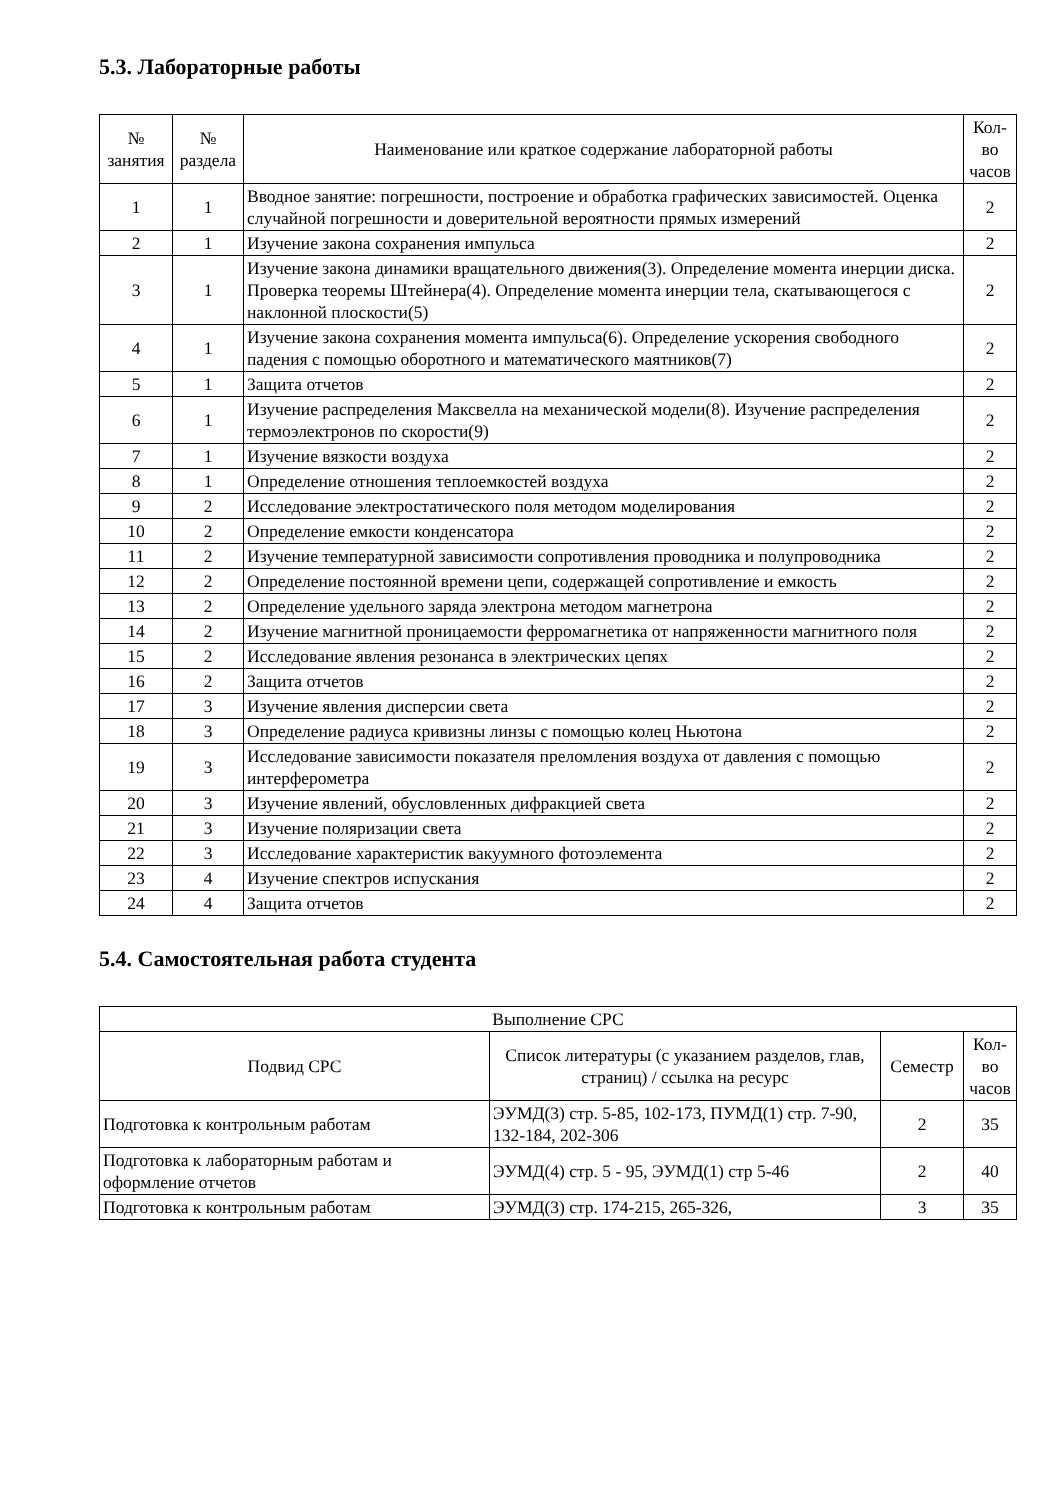5.3. Лабораторные работы
| № занятия | № раздела | Наименование или краткое содержание лабораторной работы | Кол-во часов |
| --- | --- | --- | --- |
| 1 | 1 | Вводное занятие: погрешности, построение и обработка графических зависимостей. Оценка случайной погрешности и доверительной вероятности прямых измерений | 2 |
| 2 | 1 | Изучение закона сохранения импульса | 2 |
| 3 | 1 | Изучение закона динамики вращательного движения(3). Определение момента инерции диска. Проверка теоремы Штейнера(4). Определение момента инерции тела, скатывающегося с наклонной плоскости(5) | 2 |
| 4 | 1 | Изучение закона сохранения момента импульса(6). Определение ускорения свободного падения с помощью оборотного и математического маятников(7) | 2 |
| 5 | 1 | Защита отчетов | 2 |
| 6 | 1 | Изучение распределения Максвелла на механической модели(8). Изучение распределения термоэлектронов по скорости(9) | 2 |
| 7 | 1 | Изучение вязкости воздуха | 2 |
| 8 | 1 | Определение отношения теплоемкостей воздуха | 2 |
| 9 | 2 | Исследование электростатического поля методом моделирования | 2 |
| 10 | 2 | Определение емкости конденсатора | 2 |
| 11 | 2 | Изучение температурной зависимости сопротивления проводника и полупроводника | 2 |
| 12 | 2 | Определение постоянной времени цепи, содержащей сопротивление и емкость | 2 |
| 13 | 2 | Определение удельного заряда электрона методом магнетрона | 2 |
| 14 | 2 | Изучение магнитной проницаемости ферромагнетика от напряженности магнитного поля | 2 |
| 15 | 2 | Исследование явления резонанса в электрических цепях | 2 |
| 16 | 2 | Защита отчетов | 2 |
| 17 | 3 | Изучение явления дисперсии света | 2 |
| 18 | 3 | Определение радиуса кривизны линзы с помощью колец Ньютона | 2 |
| 19 | 3 | Исследование зависимости показателя преломления воздуха от давления с помощью интерферометра | 2 |
| 20 | 3 | Изучение явлений, обусловленных дифракцией света | 2 |
| 21 | 3 | Изучение поляризации света | 2 |
| 22 | 3 | Исследование характеристик вакуумного фотоэлемента | 2 |
| 23 | 4 | Изучение спектров испускания | 2 |
| 24 | 4 | Защита отчетов | 2 |
5.4. Самостоятельная работа студента
| Выполнение СРС | | | |
| --- | --- | --- | --- |
| Подвид СРС | Список литературы (с указанием разделов, глав, страниц) / ссылка на ресурс | Семестр | Кол-во часов |
| Подготовка к контрольным работам | ЭУМД(3) стр. 5-85, 102-173, ПУМД(1) стр. 7-90, 132-184, 202-306 | 2 | 35 |
| Подготовка к лабораторным работам и оформление отчетов | ЭУМД(4) стр. 5 - 95, ЭУМД(1) стр 5-46 | 2 | 40 |
| Подготовка к контрольным работам | ЭУМД(3) стр. 174-215, 265-326, | 3 | 35 |